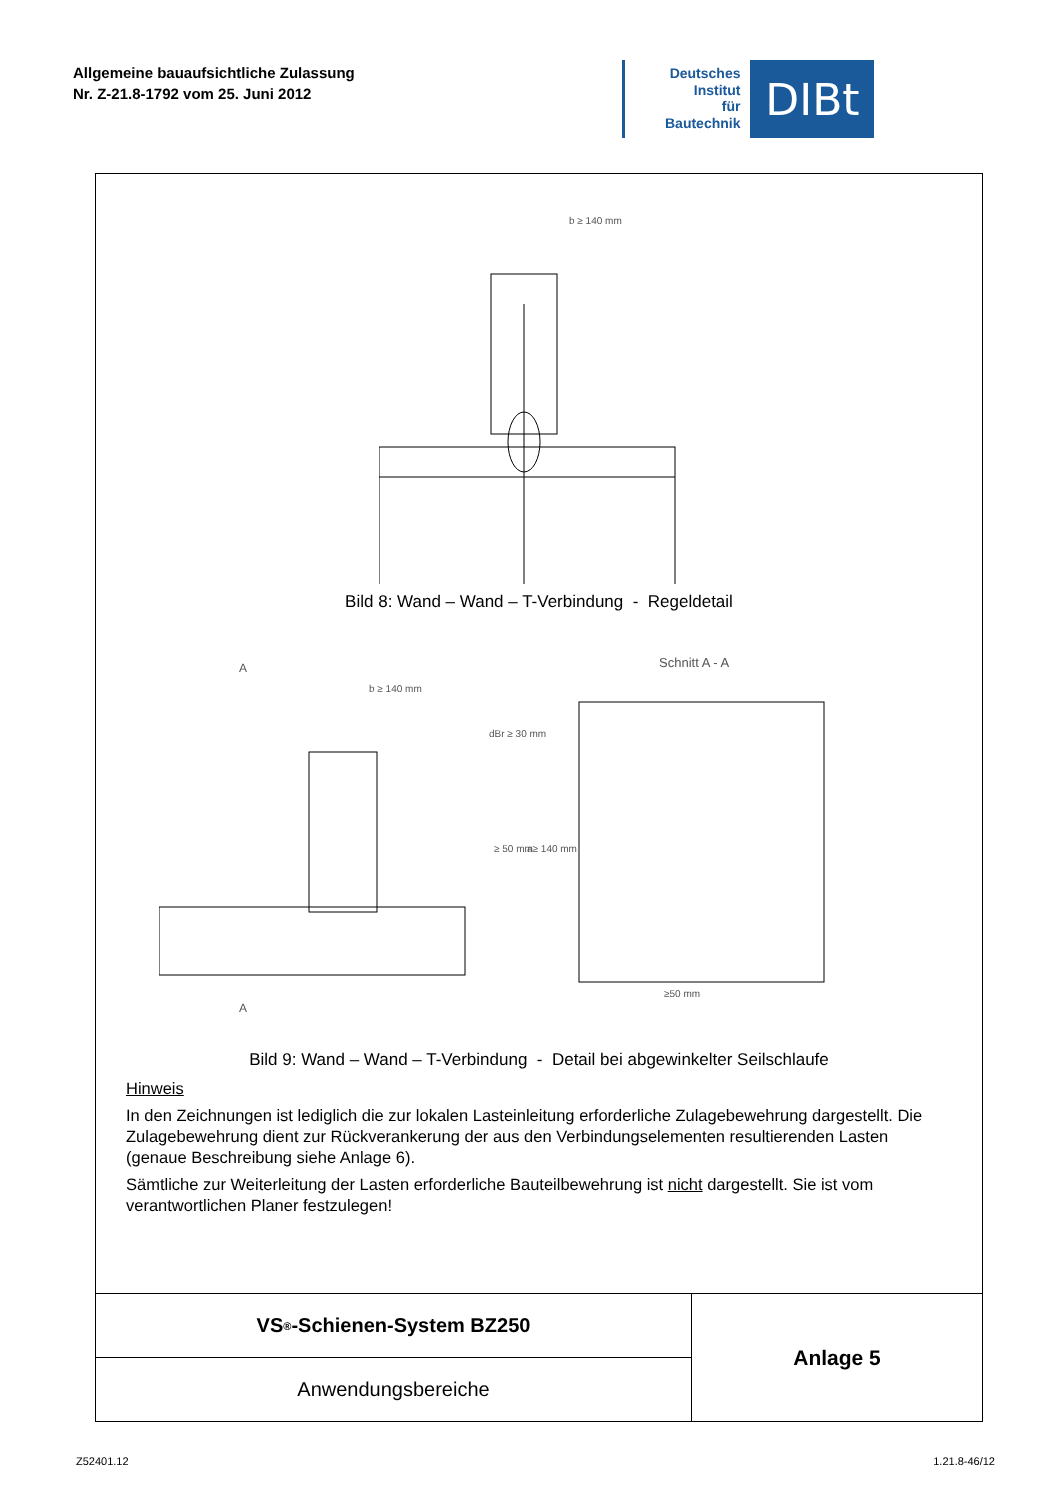Allgemeine bauaufsichtliche Zulassung
Nr. Z-21.8-1792 vom 25. Juni 2012
Deutsches
Institut
für
Bautechnik
DIBt
b ≥ 140 mm
Bild 8: Wand – Wand – T-Verbindung - Regeldetail
A
b ≥ 140 mm
Schnitt A - A
dBr ≥ 30 mm
≥50 mm
≥ 50 mm
a≥ 140 mm
A
Bild 9: Wand – Wand – T-Verbindung - Detail bei abgewinkelter Seilschlaufe
Hinweis
In den Zeichnungen ist lediglich die zur lokalen Lasteinleitung erforderliche Zulagebewehrung dargestellt. Die Zulagebewehrung dient zur Rückverankerung der aus den Verbindungselementen resultierenden Lasten (genaue Beschreibung siehe Anlage 6).
Sämtliche zur Weiterleitung der Lasten erforderliche Bauteilbewehrung ist nicht dargestellt. Sie ist vom verantwortlichen Planer festzulegen!
VS<sup>®</sup>-Schienen-System BZ250
Anwendungsbereiche
Anlage 5
Z52401.12 1.21.8-46/12